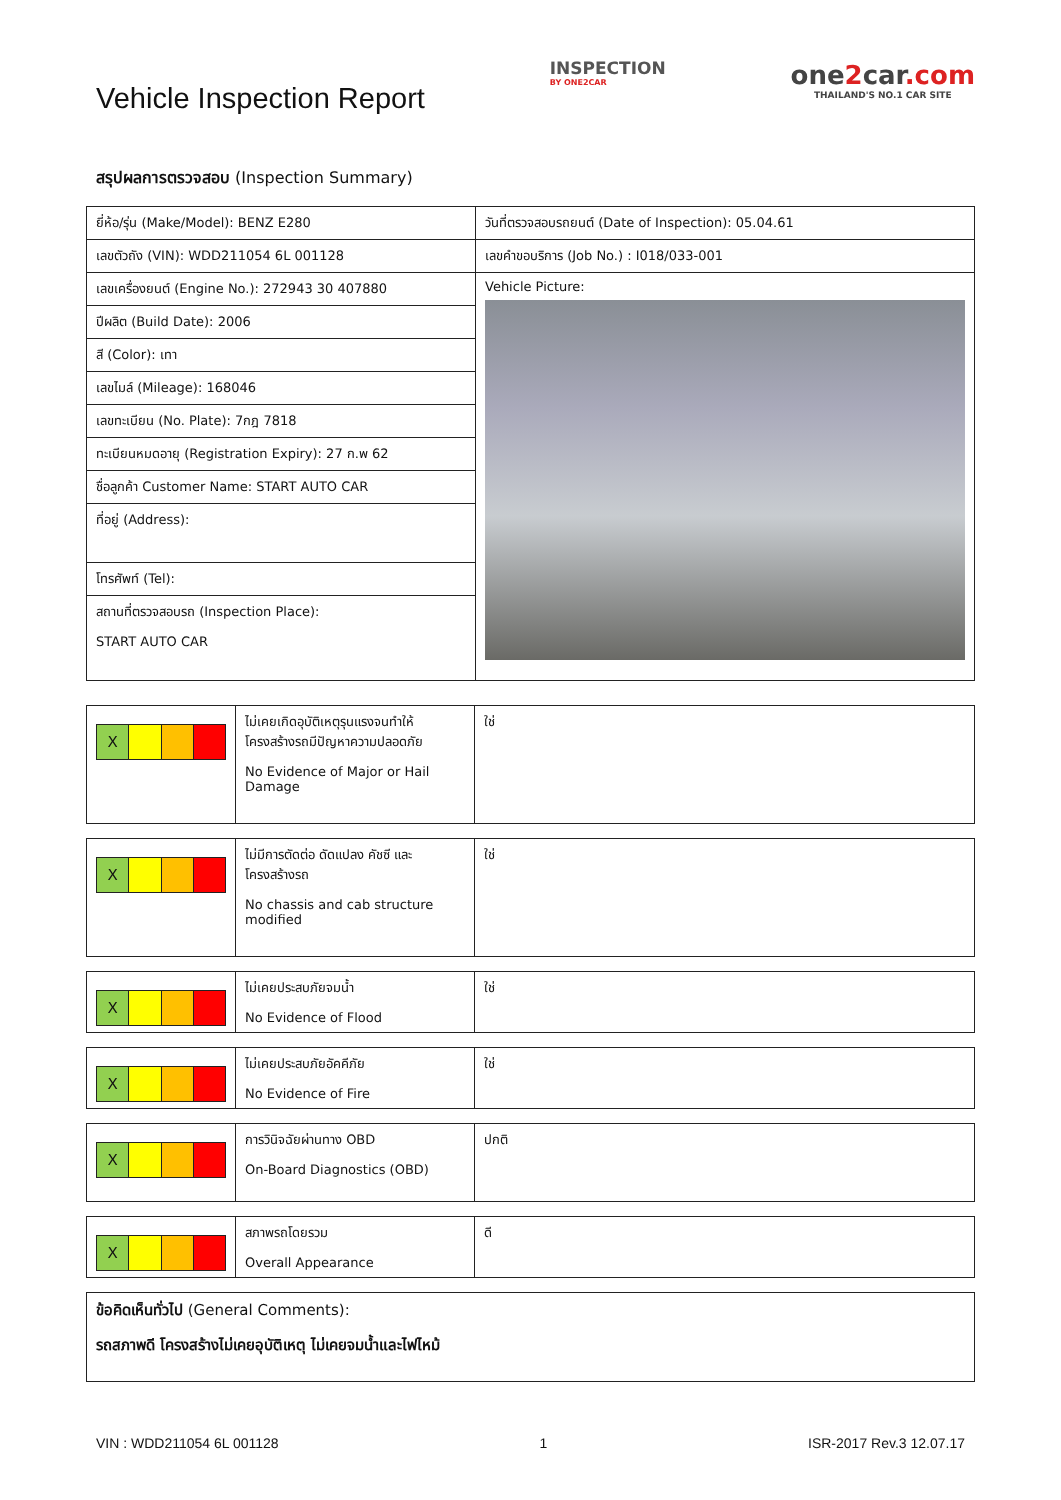Vehicle Inspection Report
INSPECTION
BY ONE2CAR
one2car.com
THAILAND'S NO.1 CAR SITE
สรุปผลการตรวจสอบ (Inspection Summary)
| ยี่ห้อ/รุ่น (Make/Model): BENZ E280 | วันที่ตรวจสอบรถยนต์ (Date of Inspection): 05.04.61 |
| เลขตัวถัง (VIN): WDD211054 6L 001128 | เลขคำขอบริการ (Job No.) : I018/033-001 |
| เลขเครื่องยนต์ (Engine No.): 272943 30 407880 | Vehicle Picture: |
| ปีผลิต (Build Date): 2006 | |
| สี (Color): เทา | |
| เลขไมล์ (Mileage): 168046 | |
| เลขทะเบียน (No. Plate): 7กฎ 7818 | |
| ทะเบียนหมดอายุ (Registration Expiry): 27 ก.พ 62 | |
| ชื่อลูกค้า Customer Name: START AUTO CAR | |
| ที่อยู่ (Address): | |
| โทรศัพท์ (Tel): | |
| สถานที่ตรวจสอบรถ (Inspection Place): START AUTO CAR | |
| X | ไม่เคยเกิดอุบัติเหตุรุนแรงจนทำให้ โครงสร้างรถมีปัญหาความปลอดภัย No Evidence of Major or Hail Damage | ใช่ |
| X | ไม่มีการตัดต่อ ดัดแปลง คัชซี และ โครงสร้างรถ No chassis and cab structure modified | ใช่ |
| X | ไม่เคยประสบภัยจมน้ำ No Evidence of Flood | ใช่ |
| X | ไม่เคยประสบภัยอัคคีภัย No Evidence of Fire | ใช่ |
| X | การวินิจฉัยผ่านทาง OBD On-Board Diagnostics (OBD) | ปกติ |
| X | สภาพรถโดยรวม Overall Appearance | ดี |
| ข้อคิดเห็นทั่วไป (General Comments): รถสภาพดี โครงสร้างไม่เคยอุบัติเหตุ ไม่เคยจมน้ำและไฟไหม้ |
VIN : WDD211054 6L 001128 1 ISR-2017 Rev.3 12.07.17